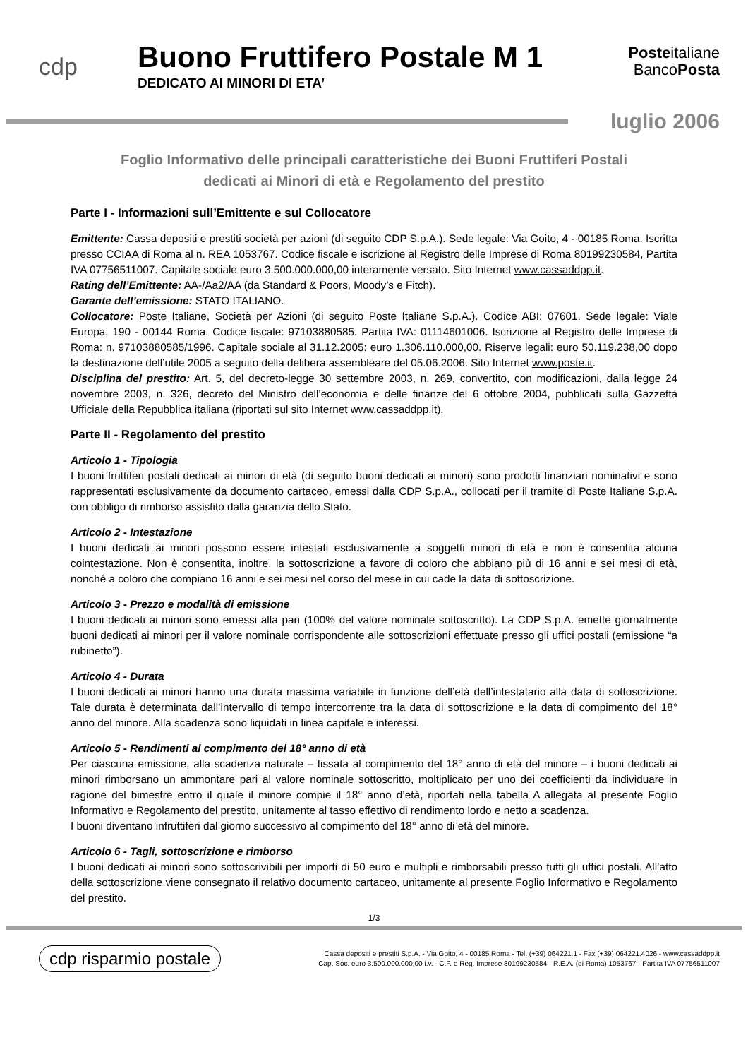cdp
Buono Fruttifero Postale M 1
DEDICATO AI MINORI DI ETA’
Posteitaliane
BancoPosta
luglio 2006
Foglio Informativo delle principali caratteristiche dei Buoni Fruttiferi Postali
dedicati ai Minori di età e Regolamento del prestito
Parte I - Informazioni sull’Emittente e sul Collocatore
Emittente: Cassa depositi e prestiti società per azioni (di seguito CDP S.p.A.). Sede legale: Via Goito, 4 - 00185 Roma. Iscritta presso CCIAA di Roma al n. REA 1053767. Codice fiscale e iscrizione al Registro delle Imprese di Roma 80199230584, Partita IVA 07756511007. Capitale sociale euro 3.500.000.000,00 interamente versato. Sito Internet www.cassaddpp.it.
Rating dell’Emittente: AA-/Aa2/AA (da Standard & Poors, Moody’s e Fitch).
Garante dell’emissione: STATO ITALIANO.
Collocatore: Poste Italiane, Società per Azioni (di seguito Poste Italiane S.p.A.). Codice ABI: 07601. Sede legale: Viale Europa, 190 - 00144 Roma. Codice fiscale: 97103880585. Partita IVA: 01114601006. Iscrizione al Registro delle Imprese di Roma: n. 97103880585/1996. Capitale sociale al 31.12.2005: euro 1.306.110.000,00. Riserve legali: euro 50.119.238,00 dopo la destinazione dell’utile 2005 a seguito della delibera assembleare del 05.06.2006. Sito Internet www.poste.it.
Disciplina del prestito: Art. 5, del decreto-legge 30 settembre 2003, n. 269, convertito, con modificazioni, dalla legge 24 novembre 2003, n. 326, decreto del Ministro dell’economia e delle finanze del 6 ottobre 2004, pubblicati sulla Gazzetta Ufficiale della Repubblica italiana (riportati sul sito Internet www.cassaddpp.it).
Parte II - Regolamento del prestito
Articolo 1 - Tipologia
I buoni fruttiferi postali dedicati ai minori di età (di seguito buoni dedicati ai minori) sono prodotti finanziari nominativi e sono rappresentati esclusivamente da documento cartaceo, emessi dalla CDP S.p.A., collocati per il tramite di Poste Italiane S.p.A. con obbligo di rimborso assistito dalla garanzia dello Stato.
Articolo 2 - Intestazione
I buoni dedicati ai minori possono essere intestati esclusivamente a soggetti minori di età e non è consentita alcuna cointestazione. Non è consentita, inoltre, la sottoscrizione a favore di coloro che abbiano più di 16 anni e sei mesi di età, nonché a coloro che compiano 16 anni e sei mesi nel corso del mese in cui cade la data di sottoscrizione.
Articolo 3 - Prezzo e modalità di emissione
I buoni dedicati ai minori sono emessi alla pari (100% del valore nominale sottoscritto). La CDP S.p.A. emette giornalmente buoni dedicati ai minori per il valore nominale corrispondente alle sottoscrizioni effettuate presso gli uffici postali (emissione “a rubinetto”).
Articolo 4 - Durata
I buoni dedicati ai minori hanno una durata massima variabile in funzione dell’età dell’intestatario alla data di sottoscrizione. Tale durata è determinata dall’intervallo di tempo intercorrente tra la data di sottoscrizione e la data di compimento del 18° anno del minore. Alla scadenza sono liquidati in linea capitale e interessi.
Articolo 5 - Rendimenti al compimento del 18° anno di età
Per ciascuna emissione, alla scadenza naturale – fissata al compimento del 18° anno di età del minore – i buoni dedicati ai minori rimborsano un ammontare pari al valore nominale sottoscritto, moltiplicato per uno dei coefficienti da individuare in ragione del bimestre entro il quale il minore compie il 18° anno d’età, riportati nella tabella A allegata al presente Foglio Informativo e Regolamento del prestito, unitamente al tasso effettivo di rendimento lordo e netto a scadenza.
I buoni diventano infruttiferi dal giorno successivo al compimento del 18° anno di età del minore.
Articolo 6 - Tagli, sottoscrizione e rimborso
I buoni dedicati ai minori sono sottoscrivibili per importi di 50 euro e multipli e rimborsabili presso tutti gli uffici postali. All’atto della sottoscrizione viene consegnato il relativo documento cartaceo, unitamente al presente Foglio Informativo e Regolamento del prestito.
1/3
cdp risparmio postale
Cassa depositi e prestiti S.p.A. - Via Goito, 4 - 00185 Roma - Tel. (+39) 064221.1 - Fax (+39) 064221.4026 - www.cassaddpp.it
Cap. Soc. euro 3.500.000.000,00 i.v. - C.F. e Reg. Imprese 80199230584 - R.E.A. (di Roma) 1053767 - Partita IVA 07756511007